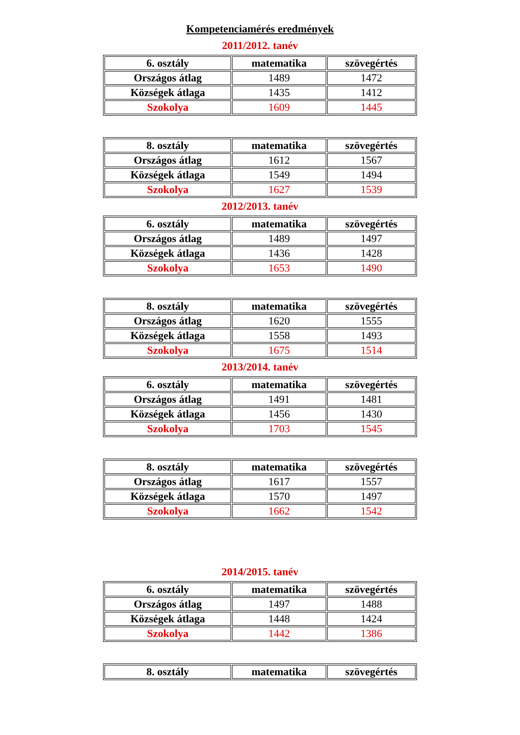Kompetenciamérés eredmények
2011/2012. tanév
| 6. osztály | matematika | szövegértés |
| --- | --- | --- |
| Országos átlag | 1489 | 1472 |
| Községek átlaga | 1435 | 1412 |
| Szokolya | 1609 | 1445 |
| 8. osztály | matematika | szövegértés |
| --- | --- | --- |
| Országos átlag | 1612 | 1567 |
| Községek átlaga | 1549 | 1494 |
| Szokolya | 1627 | 1539 |
2012/2013. tanév
| 6. osztály | matematika | szövegértés |
| --- | --- | --- |
| Országos átlag | 1489 | 1497 |
| Községek átlaga | 1436 | 1428 |
| Szokolya | 1653 | 1490 |
| 8. osztály | matematika | szövegértés |
| --- | --- | --- |
| Országos átlag | 1620 | 1555 |
| Községek átlaga | 1558 | 1493 |
| Szokolya | 1675 | 1514 |
2013/2014. tanév
| 6. osztály | matematika | szövegértés |
| --- | --- | --- |
| Országos átlag | 1491 | 1481 |
| Községek átlaga | 1456 | 1430 |
| Szokolya | 1703 | 1545 |
| 8. osztály | matematika | szövegértés |
| --- | --- | --- |
| Országos átlag | 1617 | 1557 |
| Községek átlaga | 1570 | 1497 |
| Szokolya | 1662 | 1542 |
2014/2015. tanév
| 6. osztály | matematika | szövegértés |
| --- | --- | --- |
| Országos átlag | 1497 | 1488 |
| Községek átlaga | 1448 | 1424 |
| Szokolya | 1442 | 1386 |
| 8. osztály | matematika | szövegértés |
| --- | --- | --- |